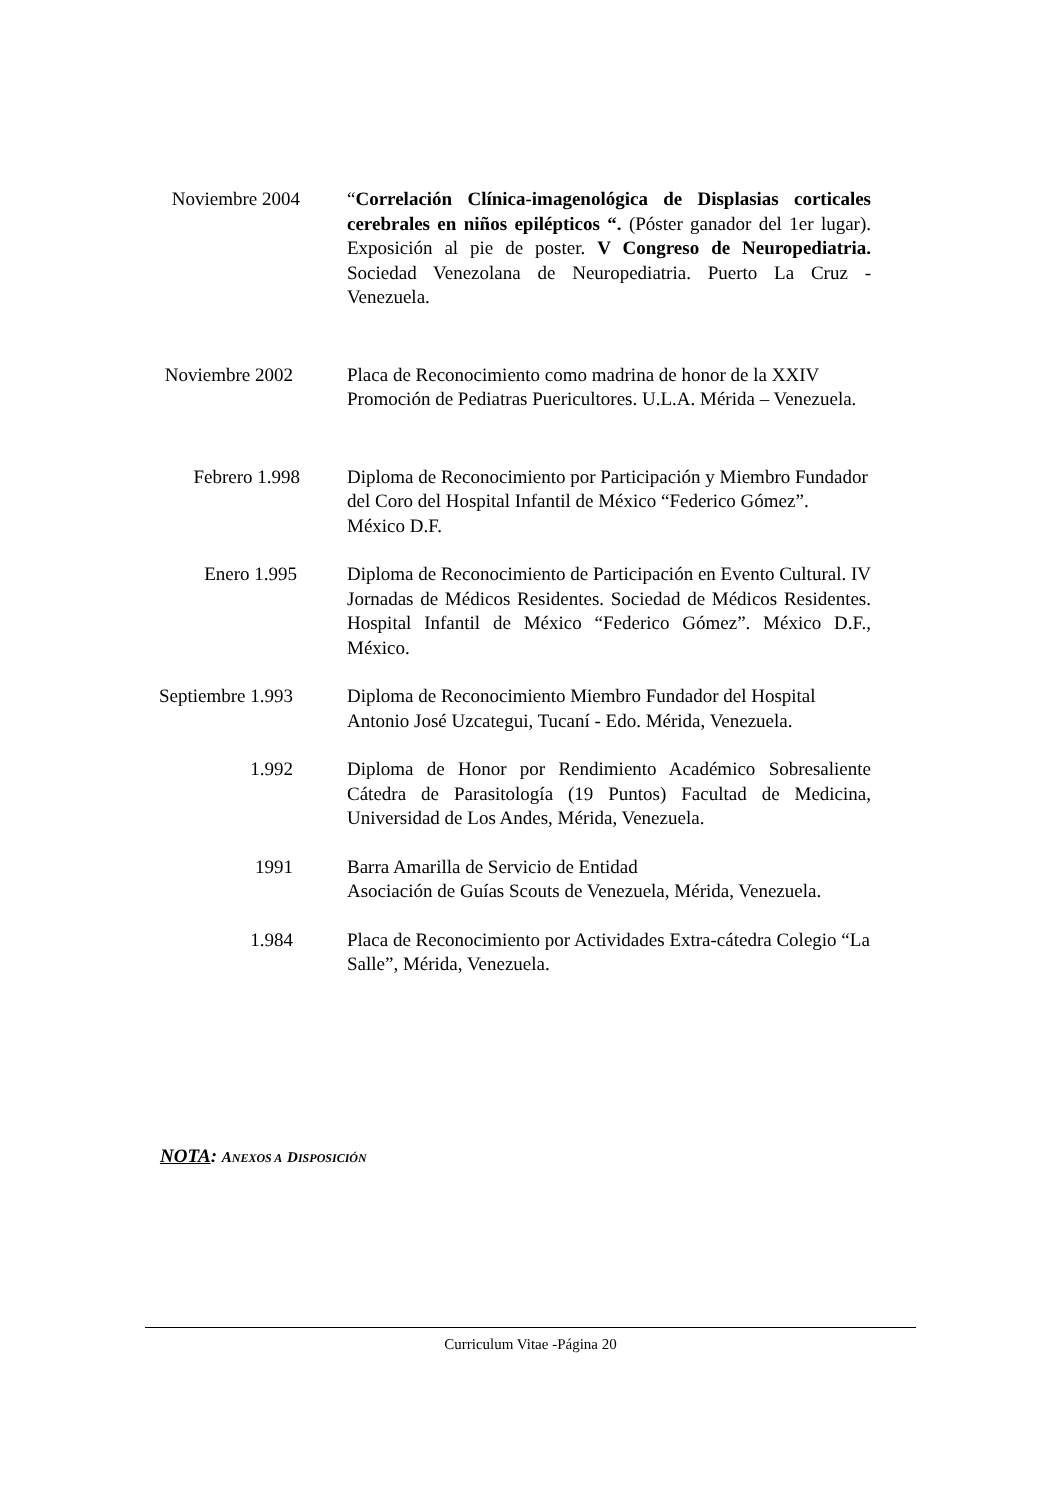Noviembre 2004 “Correlación Clínica-imagenológica de Displasias corticales cerebrales en niños epilépticos “. (Póster ganador del 1er lugar). Exposición al pie de poster. V Congreso de Neuropediatria. Sociedad Venezolana de Neuropediatria. Puerto La Cruz - Venezuela.
Noviembre 2002 Placa de Reconocimiento como madrina de honor de la XXIV Promoción de Pediatras Puericultores. U.L.A. Mérida – Venezuela.
Febrero 1.998 Diploma de Reconocimiento por Participación y Miembro Fundador del Coro del Hospital Infantil de México “Federico Gómez”. México D.F.
Enero 1.995 Diploma de Reconocimiento de Participación en Evento Cultural. IV Jornadas de Médicos Residentes. Sociedad de Médicos Residentes. Hospital Infantil de México “Federico Gómez”. México D.F., México.
Septiembre 1.993 Diploma de Reconocimiento Miembro Fundador del Hospital Antonio José Uzcategui, Tucaní - Edo. Mérida, Venezuela.
1.992 Diploma de Honor por Rendimiento Académico Sobresaliente Cátedra de Parasitología (19 Puntos) Facultad de Medicina, Universidad de Los Andes, Mérida, Venezuela.
1991 Barra Amarilla de Servicio de Entidad
Asociación de Guías Scouts de Venezuela, Mérida, Venezuela.
1.984 Placa de Reconocimiento por Actividades Extra-cátedra Colegio “La Salle”, Mérida, Venezuela.
NOTA: ANEXOS A DISPOSICIÓN
Curriculum Vitae -Página 20